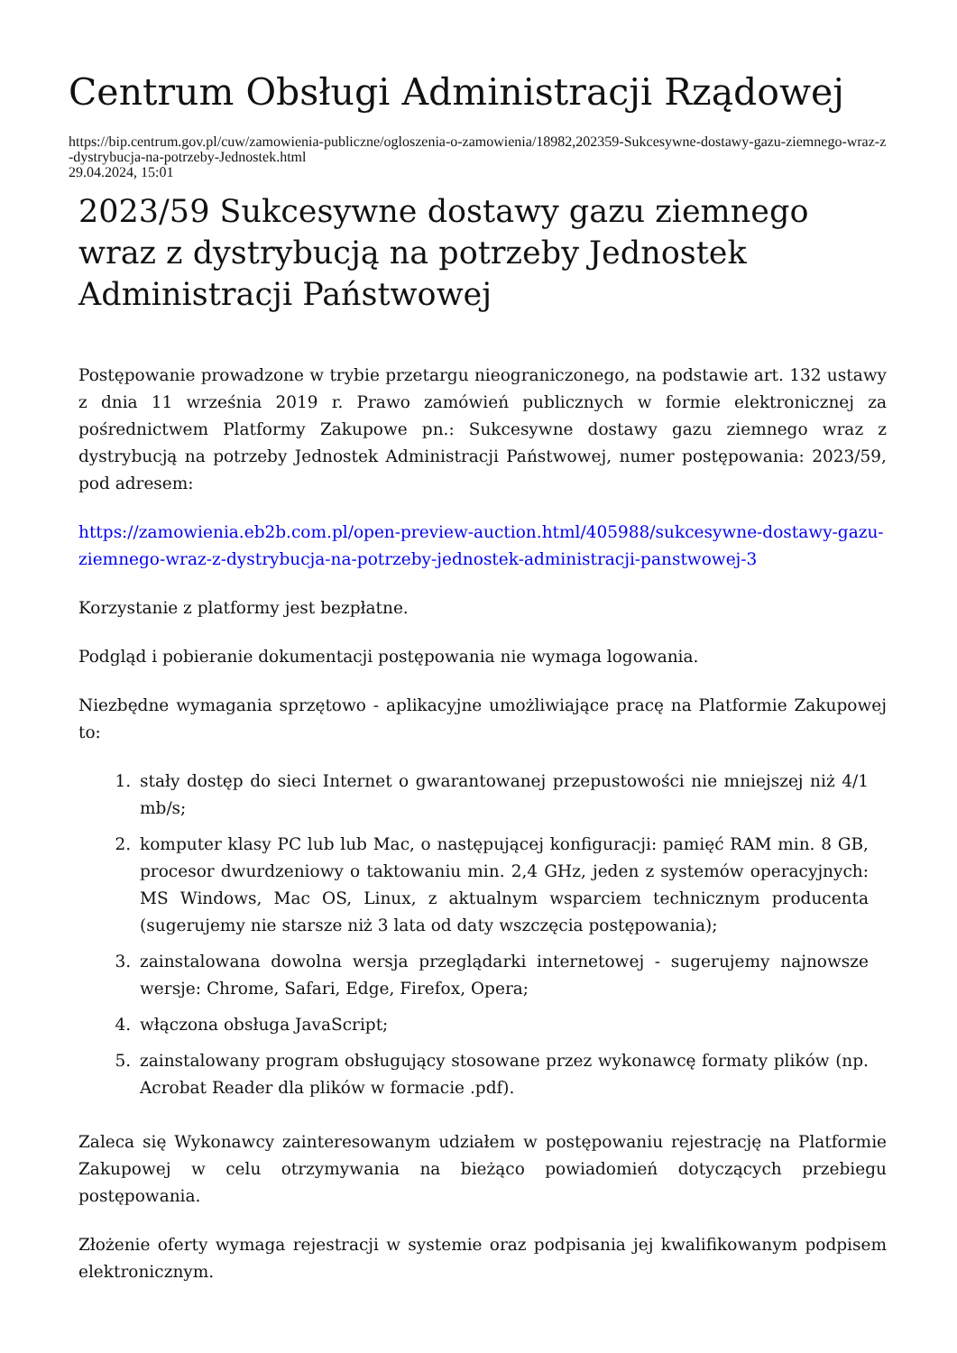Centrum Obsługi Administracji Rządowej
https://bip.centrum.gov.pl/cuw/zamowienia-publiczne/ogloszenia-o-zamowienia/18982,202359-Sukcesywne-dostawy-gazu-ziemnego-wraz-z-dystrybucja-na-potrzeby-Jednostek.html
29.04.2024, 15:01
2023/59 Sukcesywne dostawy gazu ziemnego wraz z dystrybucją na potrzeby Jednostek Administracji Państwowej
Postępowanie prowadzone w trybie przetargu nieograniczonego, na podstawie art. 132 ustawy z dnia 11 września 2019 r. Prawo zamówień publicznych w formie elektronicznej za pośrednictwem Platformy Zakupowe pn.: Sukcesywne dostawy gazu ziemnego wraz z dystrybucją na potrzeby Jednostek Administracji Państwowej, numer postępowania: 2023/59, pod adresem:
https://zamowienia.eb2b.com.pl/open-preview-auction.html/405988/sukcesywne-dostawy-gazu-ziemnego-wraz-z-dystrybucja-na-potrzeby-jednostek-administracji-panstwowej-3
Korzystanie z platformy jest bezpłatne.
Podgląd i pobieranie dokumentacji postępowania nie wymaga logowania.
Niezbędne wymagania sprzętowo - aplikacyjne umożliwiające pracę na Platformie Zakupowej to:
1. stały dostęp do sieci Internet o gwarantowanej przepustowości nie mniejszej niż 4/1 mb/s;
2. komputer klasy PC lub lub Mac, o następującej konfiguracji: pamięć RAM min. 8 GB, procesor dwurdzeniowy o taktowaniu min. 2,4 GHz, jeden z systemów operacyjnych: MS Windows, Mac OS, Linux, z aktualnym wsparciem technicznym producenta (sugerujemy nie starsze niż 3 lata od daty wszczęcia postępowania);
3. zainstalowana dowolna wersja przeglądarki internetowej - sugerujemy najnowsze wersje: Chrome, Safari, Edge, Firefox, Opera;
4. włączona obsługa JavaScript;
5. zainstalowany program obsługujący stosowane przez wykonawcę formaty plików (np. Acrobat Reader dla plików w formacie .pdf).
Zaleca się Wykonawcy zainteresowanym udziałem w postępowaniu rejestrację na Platformie Zakupowej w celu otrzymywania na bieżąco powiadomień dotyczących przebiegu postępowania.
Złożenie oferty wymaga rejestracji w systemie oraz podpisania jej kwalifikowanym podpisem elektronicznym.